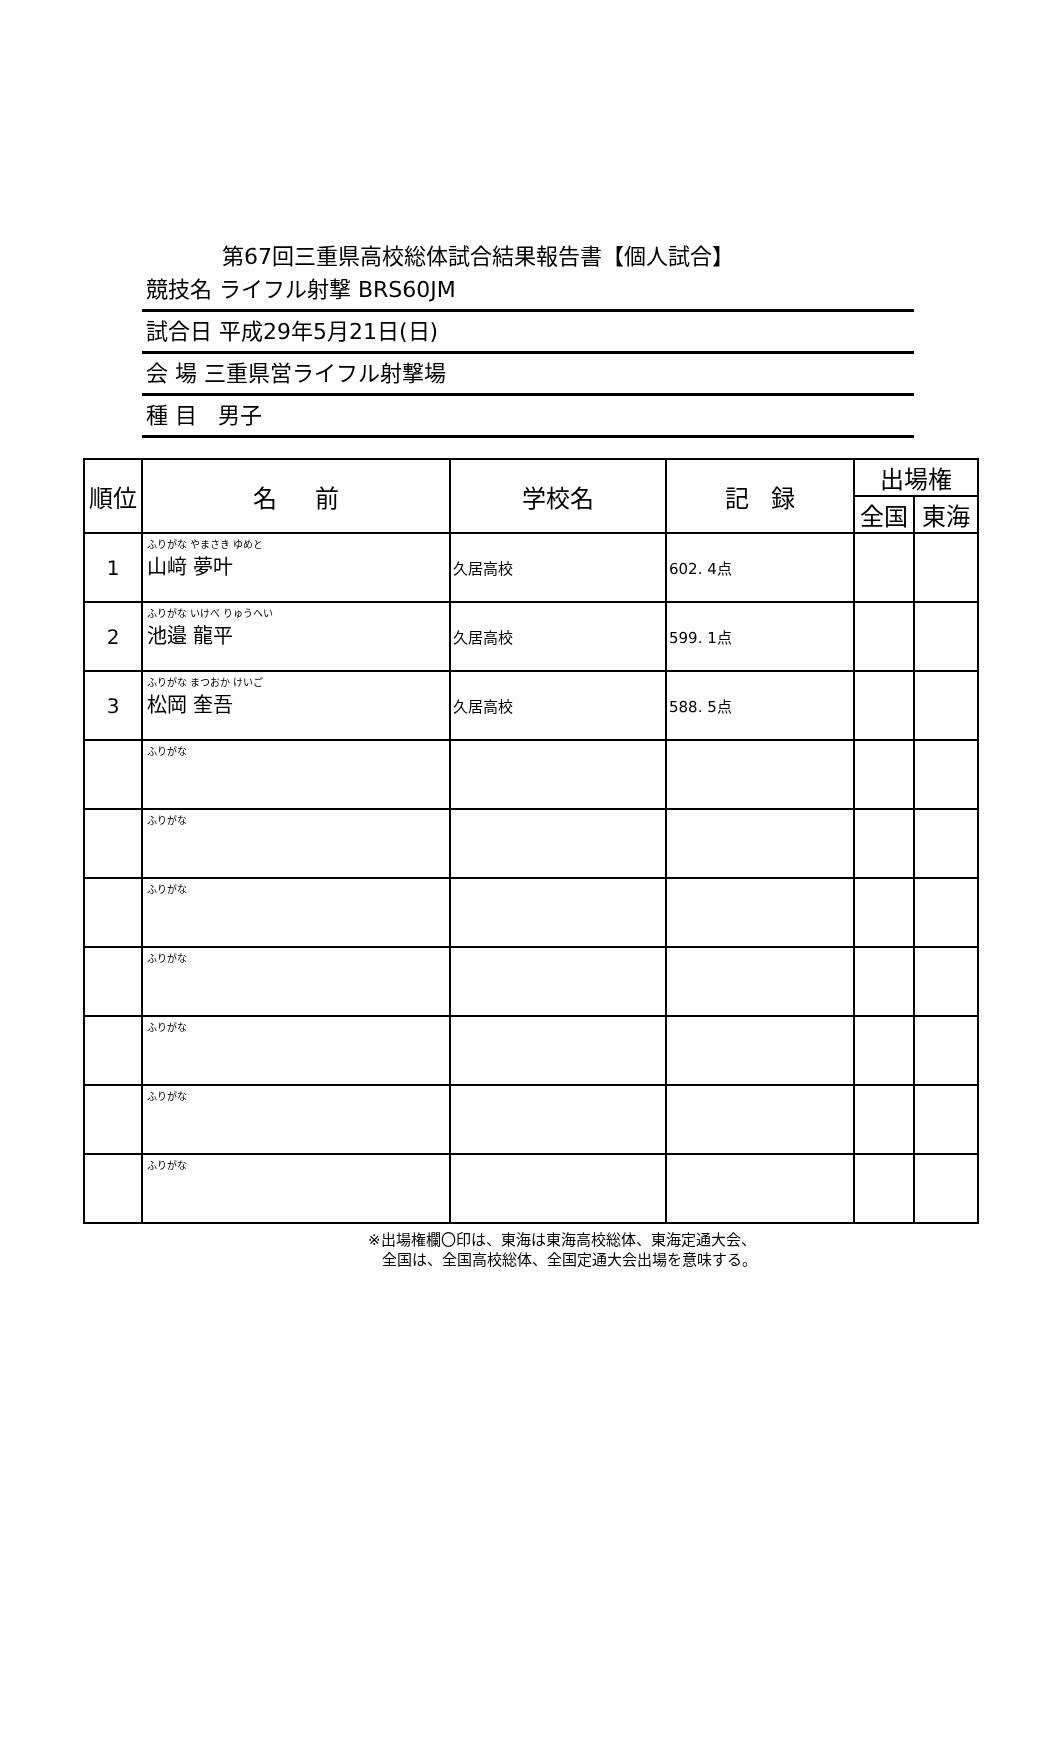第67回三重県高校総体試合結果報告書【個人試合】
競技名 ライフル射撃 BRS60JM
試合日 平成29年5月21日(日)
会 場 三重県営ライフル射撃場
種 目 男子
| 順位 | 名 前 | 学校名 | 記 録 | 出場権 | |
| --- | --- | --- | --- | --- | --- |
| | | | | 全国 | 東海 |
| 1 | ふりがな やまさき ゆめと 山﨑 夢叶 | 久居高校 | 602. 4点 | | |
| 2 | ふりがな いけべ りゅうへい 池邉 龍平 | 久居高校 | 599. 1点 | | |
| 3 | ふりがな まつおか けいご 松岡 奎吾 | 久居高校 | 588. 5点 | | |
| | ふりがな | | | | |
| | ふりがな | | | | |
| | ふりがな | | | | |
| | ふりがな | | | | |
| | ふりがな | | | | |
| | ふりがな | | | | |
| | ふりがな | | | | |
※出場権欄〇印は、東海は東海高校総体、東海定通大会、
全国は、全国高校総体、全国定通大会出場を意味する。